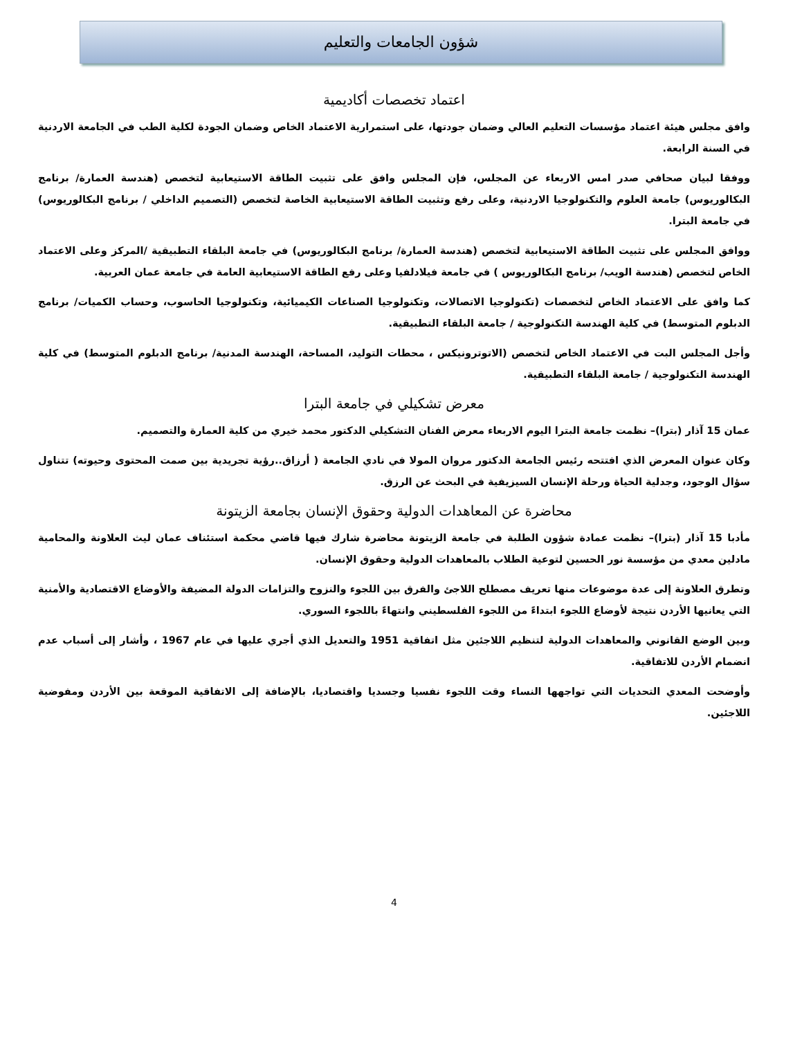شؤون الجامعات والتعليم
اعتماد تخصصات أكاديمية
وافق مجلس هيئة اعتماد مؤسسات التعليم العالي وضمان جودتها، على استمرارية الاعتماد الخاص وضمان الجودة لكلية الطب في الجامعة الاردنية في السنة الرابعة.
ووفقا لبيان صحافي صدر امس الاربعاء عن المجلس، فإن المجلس وافق على تثبيت الطاقة الاستيعابية لتخصص (هندسة العمارة/ برنامج البكالوريوس) جامعة العلوم والتكنولوجيا الاردنية، وعلى رفع وتثبيت الطاقة الاستيعابية الخاصة لتخصص (التصميم الداخلي / برنامج البكالوريوس) في جامعة البترا.
ووافق المجلس على تثبيت الطاقة الاستيعابية لتخصص (هندسة العمارة/ برنامج البكالوريوس) في جامعة البلقاء التطبيقية /المركز وعلى الاعتماد الخاص لتخصص (هندسة الويب/ برنامج البكالوريوس ) في جامعة فيلادلفيا وعلى رفع الطاقة الاستيعابية العامة في جامعة عمان العربية.
كما وافق على الاعتماد الخاص لتخصصات (تكنولوجيا الاتصالات، وتكنولوجيا الصناعات الكيميائية، وتكنولوجيا الحاسوب، وحساب الكميات/ برنامج الدبلوم المتوسط) في كلية الهندسة التكنولوجية / جامعة البلقاء التطبيقية.
وأجل المجلس البت في الاعتماد الخاص لتخصص (الاتوترونيكس ، محطات التوليد، المساحة، الهندسة المدنية/ برنامج الدبلوم المتوسط) في كلية الهندسة التكنولوجية / جامعة البلقاء التطبيقية.
معرض تشكيلي في جامعة البترا
عمان 15 آذار (بترا)– نظمت جامعة البترا اليوم الاربعاء معرض الفنان التشكيلي الدكتور محمد خيري من كلية العمارة والتصميم.
وكان عنوان المعرض الذي افتتحه رئيس الجامعة الدكتور مروان المولا في نادي الجامعة ( أرزاق..رؤية تجريدية بين صمت المحتوى وحيوته) تتناول سؤال الوجود، وجدلية الحياة ورحلة الإنسان السيزيفية في البحث عن الرزق.
محاضرة عن المعاهدات الدولية وحقوق الإنسان بجامعة الزيتونة
مأدبا 15 آذار (بترا)– نظمت عمادة شؤون الطلبة في جامعة الزيتونة محاضرة شارك فيها قاضي محكمة استئناف عمان ليث العلاونة والمحامية مادلين معدي من مؤسسة نور الحسين لتوعية الطلاب بالمعاهدات الدولية وحقوق الإنسان.
وتطرق العلاونة إلى عدة موضوعات منها تعريف مصطلح اللاجئ والفرق بين اللجوء والنزوح والتزامات الدولة المضيفة والأوضاع الاقتصادية والأمنية التي يعانيها الأردن نتيجة لأوضاع اللجوء ابتداءً من اللجوء الفلسطيني وانتهاءً باللجوء السوري.
وبين الوضع القانوني والمعاهدات الدولية لتنظيم اللاجئين مثل اتفاقية 1951 والتعديل الذي أجري عليها في عام 1967 ، وأشار إلى أسباب عدم انضمام الأردن للاتفاقية.
وأوضحت المعدي التحديات التي تواجهها النساء وقت اللجوء نفسيا وجسديا واقتصاديا، بالإضافة إلى الاتفاقية الموقعة بين الأردن ومفوضية اللاجئين.
4